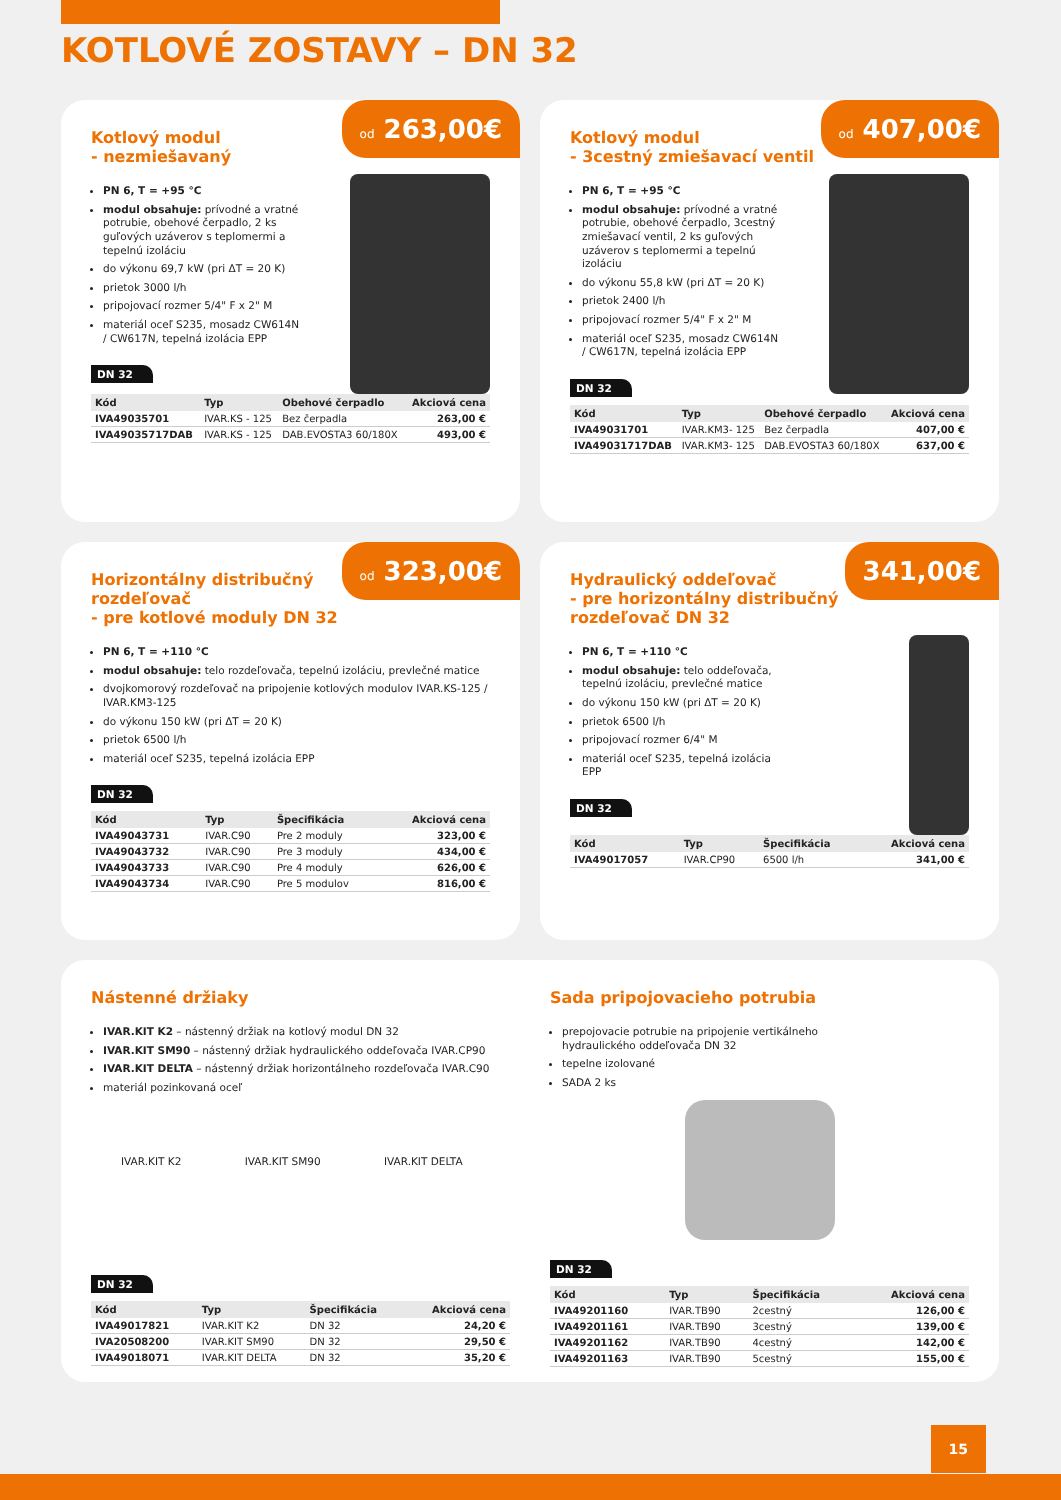KOTLOVÉ ZOSTAVY – DN 32
od 263,00€
Kotlový modul
- nezmiešavaný
PN 6, T = +95 °C
modul obsahuje: prívodné a vratné potrubie, obehové čerpadlo, 2 ks guľových uzáverov s teplomermi a tepelnú izoláciu
do výkonu 69,7 kW (pri ΔT = 20 K)
prietok 3000 l/h
pripojovací rozmer 5/4" F x 2" M
materiál oceľ S235, mosadz CW614N / CW617N, tepelná izolácia EPP
DN 32
| Kód | Typ | Obehové čerpadlo | Akciová cena |
| --- | --- | --- | --- |
| IVA49035701 | IVAR.KS - 125 | Bez čerpadla | 263,00 € |
| IVA49035717DAB | IVAR.KS - 125 | DAB.EVOSTA3 60/180X | 493,00 € |
od 407,00€
Kotlový modul
- 3cestný zmiešavací ventil
PN 6, T = +95 °C
modul obsahuje: prívodné a vratné potrubie, obehové čerpadlo, 3cestný zmiešavací ventil, 2 ks guľových uzáverov s teplomermi a tepelnú izoláciu
do výkonu 55,8 kW (pri ΔT = 20 K)
prietok 2400 l/h
pripojovací rozmer 5/4" F x 2" M
materiál oceľ S235, mosadz CW614N / CW617N, tepelná izolácia EPP
DN 32
| Kód | Typ | Obehové čerpadlo | Akciová cena |
| --- | --- | --- | --- |
| IVA49031701 | IVAR.KM3- 125 | Bez čerpadla | 407,00 € |
| IVA49031717DAB | IVAR.KM3- 125 | DAB.EVOSTA3 60/180X | 637,00 € |
od 323,00€
Horizontálny distribučný rozdeľovač
- pre kotlové moduly DN 32
PN 6, T = +110 °C
modul obsahuje: telo rozdeľovača, tepelnú izoláciu, prevlečné matice
dvojkomorový rozdeľovač na pripojenie kotlových modulov IVAR.KS-125 / IVAR.KM3-125
do výkonu 150 kW (pri ΔT = 20 K)
prietok 6500 l/h
materiál oceľ S235, tepelná izolácia EPP
DN 32
| Kód | Typ | Špecifikácia | Akciová cena |
| --- | --- | --- | --- |
| IVA49043731 | IVAR.C90 | Pre 2 moduly | 323,00 € |
| IVA49043732 | IVAR.C90 | Pre 3 moduly | 434,00 € |
| IVA49043733 | IVAR.C90 | Pre 4 moduly | 626,00 € |
| IVA49043734 | IVAR.C90 | Pre 5 modulov | 816,00 € |
341,00€
Hydraulický oddeľovač
- pre horizontálny distribučný rozdeľovač DN 32
PN 6, T = +110 °C
modul obsahuje: telo oddeľovača, tepelnú izoláciu, prevlečné matice
do výkonu 150 kW (pri ΔT = 20 K)
prietok 6500 l/h
pripojovací rozmer 6/4" M
materiál oceľ S235, tepelná izolácia EPP
DN 32
| Kód | Typ | Špecifikácia | Akciová cena |
| --- | --- | --- | --- |
| IVA49017057 | IVAR.CP90 | 6500 l/h | 341,00 € |
Nástenné držiaky
IVAR.KIT K2 – nástenný držiak na kotlový modul DN 32
IVAR.KIT SM90 – nástenný držiak hydraulického oddeľovača IVAR.CP90
IVAR.KIT DELTA – nástenný držiak horizontálneho rozdeľovača IVAR.C90
materiál pozinkovaná oceľ
IVAR.KIT K2 IVAR.KIT SM90 IVAR.KIT DELTA
DN 32
| Kód | Typ | Špecifikácia | Akciová cena |
| --- | --- | --- | --- |
| IVA49017821 | IVAR.KIT K2 | DN 32 | 24,20 € |
| IVA20508200 | IVAR.KIT SM90 | DN 32 | 29,50 € |
| IVA49018071 | IVAR.KIT DELTA | DN 32 | 35,20 € |
Sada pripojovacieho potrubia
prepojovacie potrubie na pripojenie vertikálneho hydraulického oddeľovača DN 32
tepelne izolované
SADA 2 ks
DN 32
| Kód | Typ | Špecifikácia | Akciová cena |
| --- | --- | --- | --- |
| IVA49201160 | IVAR.TB90 | 2cestný | 126,00 € |
| IVA49201161 | IVAR.TB90 | 3cestný | 139,00 € |
| IVA49201162 | IVAR.TB90 | 4cestný | 142,00 € |
| IVA49201163 | IVAR.TB90 | 5cestný | 155,00 € |
15